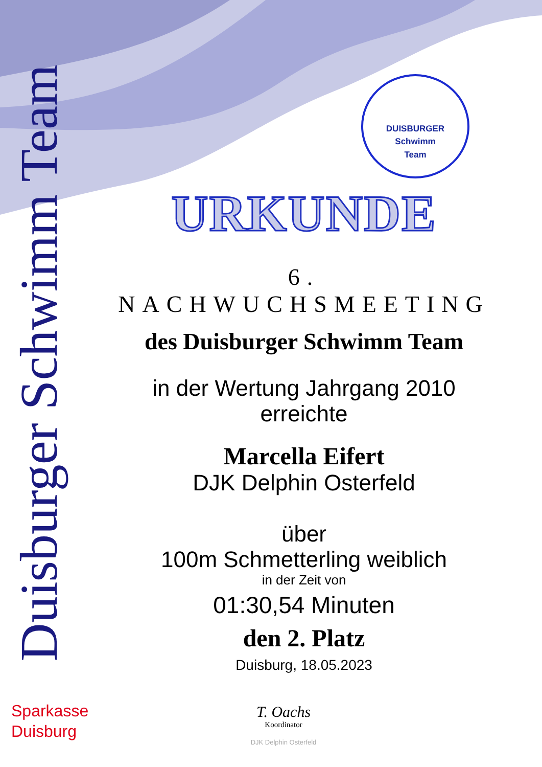Duisburger Schwimm Team
DUISBURGER
Schwimm
Team
URKUNDE
6. NACHWUCHSMEETING
des Duisburger Schwimm Team
in der Wertung Jahrgang 2010
erreichte
Marcella Eifert
DJK Delphin Osterfeld
über
100m Schmetterling weiblich
in der Zeit von
01:30,54 Minuten
den 2. Platz
Duisburg, 18.05.2023
Sparkasse
Duisburg
T. Oachs
Koordinator
DJK Delphin Osterfeld